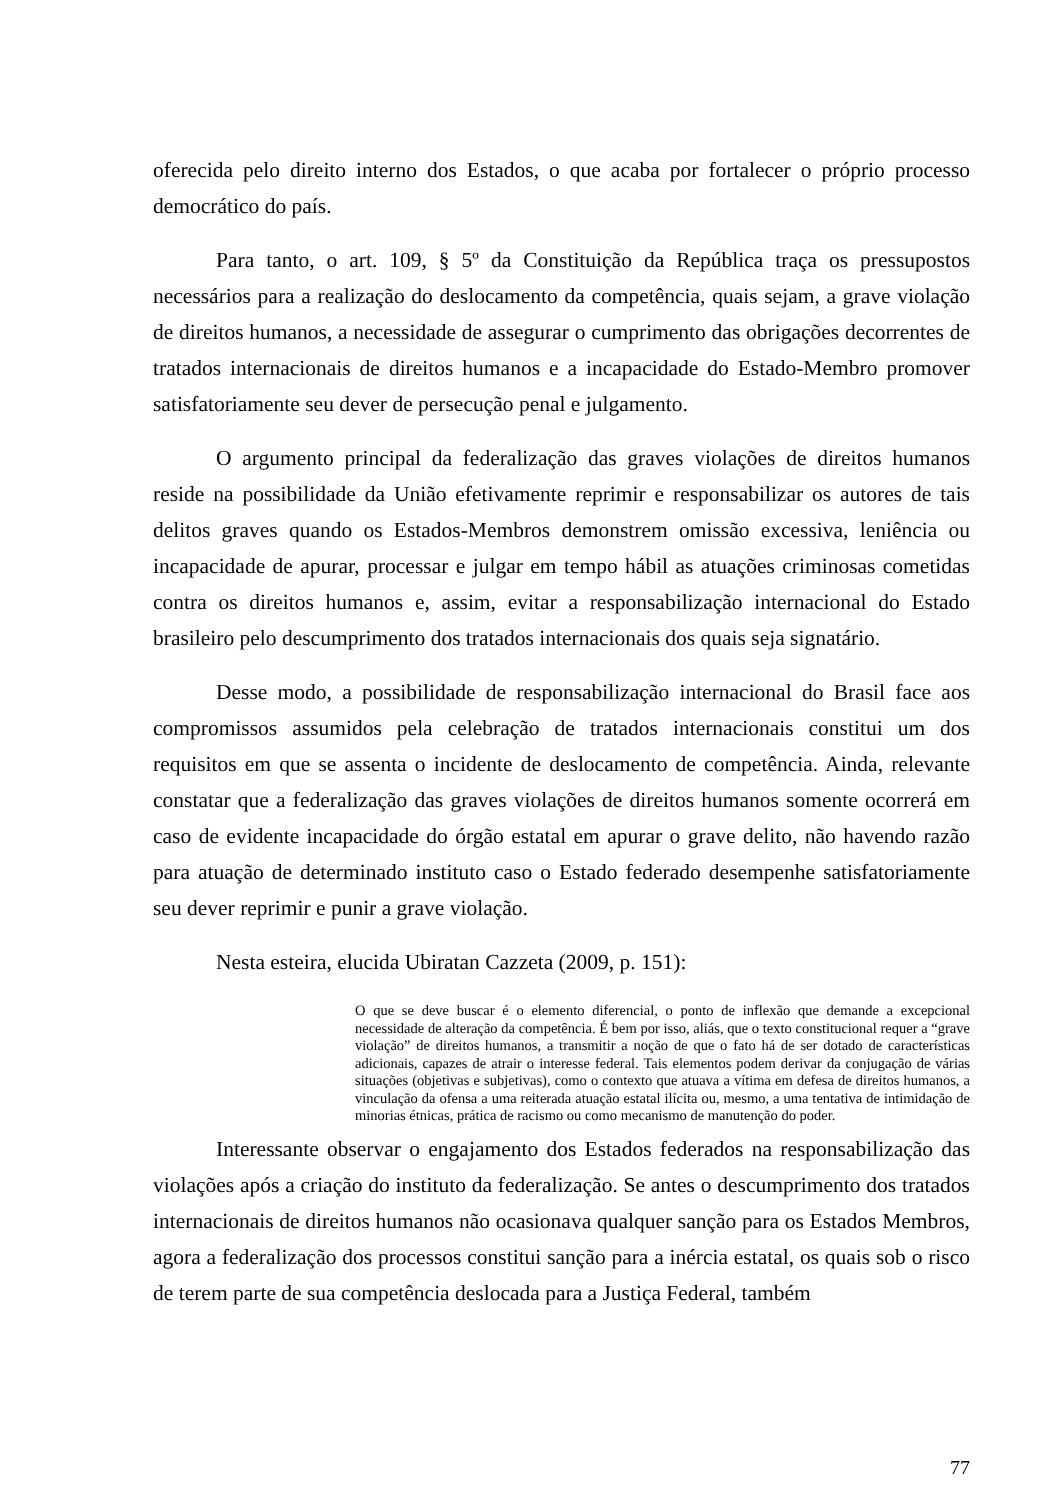oferecida pelo direito interno dos Estados, o que acaba por fortalecer o próprio processo democrático do país.
Para tanto, o art. 109, § 5º da Constituição da República traça os pressupostos necessários para a realização do deslocamento da competência, quais sejam, a grave violação de direitos humanos, a necessidade de assegurar o cumprimento das obrigações decorrentes de tratados internacionais de direitos humanos e a incapacidade do Estado-Membro promover satisfatoriamente seu dever de persecução penal e julgamento.
O argumento principal da federalização das graves violações de direitos humanos reside na possibilidade da União efetivamente reprimir e responsabilizar os autores de tais delitos graves quando os Estados-Membros demonstrem omissão excessiva, leniência ou incapacidade de apurar, processar e julgar em tempo hábil as atuações criminosas cometidas contra os direitos humanos e, assim, evitar a responsabilização internacional do Estado brasileiro pelo descumprimento dos tratados internacionais dos quais seja signatário.
Desse modo, a possibilidade de responsabilização internacional do Brasil face aos compromissos assumidos pela celebração de tratados internacionais constitui um dos requisitos em que se assenta o incidente de deslocamento de competência. Ainda, relevante constatar que a federalização das graves violações de direitos humanos somente ocorrerá em caso de evidente incapacidade do órgão estatal em apurar o grave delito, não havendo razão para atuação de determinado instituto caso o Estado federado desempenhe satisfatoriamente seu dever reprimir e punir a grave violação.
Nesta esteira, elucida Ubiratan Cazzeta (2009, p. 151):
O que se deve buscar é o elemento diferencial, o ponto de inflexão que demande a excepcional necessidade de alteração da competência. É bem por isso, aliás, que o texto constitucional requer a “grave violação” de direitos humanos, a transmitir a noção de que o fato há de ser dotado de características adicionais, capazes de atrair o interesse federal. Tais elementos podem derivar da conjugação de várias situações (objetivas e subjetivas), como o contexto que atuava a vítima em defesa de direitos humanos, a vinculação da ofensa a uma reiterada atuação estatal ilícita ou, mesmo, a uma tentativa de intimidação de minorias étnicas, prática de racismo ou como mecanismo de manutenção do poder.
Interessante observar o engajamento dos Estados federados na responsabilização das violações após a criação do instituto da federalização. Se antes o descumprimento dos tratados internacionais de direitos humanos não ocasionava qualquer sanção para os Estados Membros, agora a federalização dos processos constitui sanção para a inércia estatal, os quais sob o risco de terem parte de sua competência deslocada para a Justiça Federal, também
77